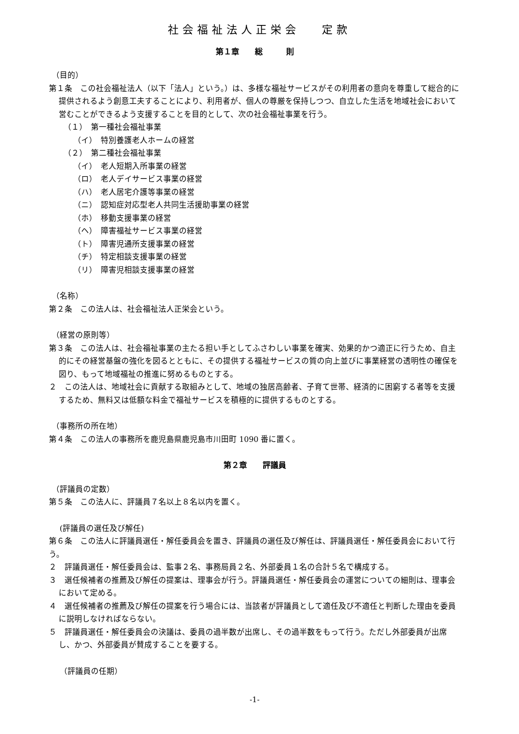社会福祉法人正栄会　 定款
第１章　　総　　　則
（目的）
第１条　この社会福祉法人（以下「法人」という。）は、多様な福祉サービスがその利用者の意向を尊重して総合的に提供されるよう創意工夫することにより、利用者が、個人の尊厳を保持しつつ、自立した生活を地域社会において営むことができるよう支援することを目的として、次の社会福祉事業を行う。
（１）　第一種社会福祉事業
（イ）　特別養護老人ホームの経営
（２）　第二種社会福祉事業
（イ）　老人短期入所事業の経営
（ロ）　老人デイサービス事業の経営
（ハ）　老人居宅介護等事業の経営
（ニ）　認知症対応型老人共同生活援助事業の経営
（ホ）　移動支援事業の経営
（ヘ）　障害福祉サービス事業の経営
（ト）　障害児通所支援事業の経営
（チ）　特定相談支援事業の経営
（リ）　障害児相談支援事業の経営
（名称）
第２条　この法人は、社会福祉法人正栄会という。
（経営の原則等）
第３条　この法人は、社会福祉事業の主たる担い手としてふさわしい事業を確実、効果的かつ適正に行うため、自主的にその経営基盤の強化を図るとともに、その提供する福祉サービスの質の向上並びに事業経営の透明性の確保を図り、もって地域福祉の推進に努めるものとする。
２　この法人は、地域社会に貢献する取組みとして、地域の独居高齢者、子育て世帯、経済的に困窮する者等を支援するため、無料又は低額な料金で福祉サービスを積極的に提供するものとする。
（事務所の所在地）
第４条　この法人の事務所を鹿児島県鹿児島市川田町 1090 番に置く。
第２章　　評議員
（評議員の定数）
第５条　この法人に、評議員７名以上８名以内を置く。
(評議員の選任及び解任)
第６条　この法人に評議員選任・解任委員会を置き、評議員の選任及び解任は、評議員選任・解任委員会において行う。
２　評議員選任・解任委員会は、監事２名、事務局員２名、外部委員１名の合計５名で構成する。
３　選任候補者の推薦及び解任の提案は、理事会が行う。評議員選任・解任委員会の運営についての細則は、理事会において定める。
４　選任候補者の推薦及び解任の提案を行う場合には、当該者が評議員として適任及び不適任と判断した理由を委員に説明しなければならない。
５　評議員選任・解任委員会の決議は、委員の過半数が出席し、その過半数をもって行う。ただし外部委員が出席し、かつ、外部委員が賛成することを要する。
（評議員の任期）
-1-